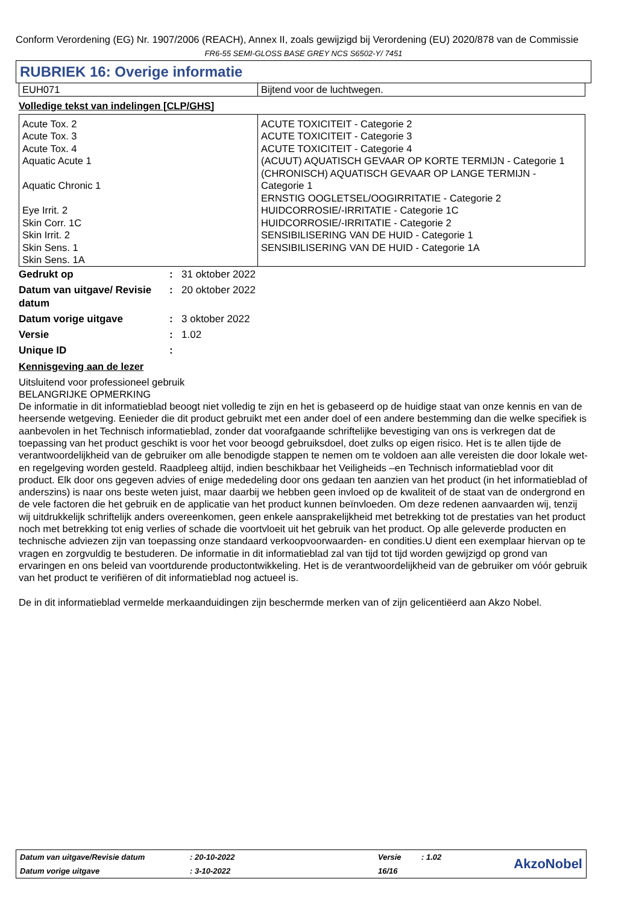Conform Verordening (EG) Nr. 1907/2006 (REACH), Annex II, zoals gewijzigd bij Verordening (EU) 2020/878 van de Commissie
FR6-55 SEMI-GLOSS BASE GREY NCS S6502-Y/ 7451
RUBRIEK 16: Overige informatie
| EUH071 | Bijtend voor de luchtwegen. |
Volledige tekst van indelingen [CLP/GHS]
| Acute Tox. 2 Acute Tox. 3 Acute Tox. 4 Aquatic Acute 1 Aquatic Chronic 1 Eye Irrit. 2 Skin Corr. 1C Skin Irrit. 2 Skin Sens. 1 Skin Sens. 1A | ACUTE TOXICITEIT - Categorie 2 ACUTE TOXICITEIT - Categorie 3 ACUTE TOXICITEIT - Categorie 4 (ACUUT) AQUATISCH GEVAAR OP KORTE TERMIJN - Categorie 1 (CHRONISCH) AQUATISCH GEVAAR OP LANGE TERMIJN - Categorie 1 ERNSTIG OOGLETSEL/OOGIRRITATIE - Categorie 2 HUIDCORROSIE/-IRRITATIE - Categorie 1C HUIDCORROSIE/-IRRITATIE - Categorie 2 SENSIBILISERING VAN DE HUID - Categorie 1 SENSIBILISERING VAN DE HUID - Categorie 1A |
| Gedrukt op | : | 31 oktober 2022 |
| Datum van uitgave/ Revisie datum | : | 20 oktober 2022 |
| Datum vorige uitgave | : | 3 oktober 2022 |
| Versie | : | 1.02 |
| Unique ID | : | |
Kennisgeving aan de lezer
Uitsluitend voor professioneel gebruik
BELANGRIJKE OPMERKING
De informatie in dit informatieblad beoogt niet volledig te zijn en het is gebaseerd op de huidige staat van onze kennis en van de heersende wetgeving. Eenieder die dit product gebruikt met een ander doel of een andere bestemming dan die welke specifiek is aanbevolen in het Technisch informatieblad, zonder dat voorafgaande schriftelijke bevestiging van ons is verkregen dat de toepassing van het product geschikt is voor het voor beoogd gebruiksdoel, doet zulks op eigen risico. Het is te allen tijde de verantwoordelijkheid van de gebruiker om alle benodigde stappen te nemen om te voldoen aan alle vereisten die door lokale wet- en regelgeving worden gesteld. Raadpleeg altijd, indien beschikbaar het Veiligheids –en Technisch informatieblad voor dit product. Elk door ons gegeven advies of enige mededeling door ons gedaan ten aanzien van het product (in het informatieblad of anderszins) is naar ons beste weten juist, maar daarbij we hebben geen invloed op de kwaliteit of de staat van de ondergrond en de vele factoren die het gebruik en de applicatie van het product kunnen beïnvloeden. Om deze redenen aanvaarden wij, tenzij wij uitdrukkelijk schriftelijk anders overeenkomen, geen enkele aansprakelijkheid met betrekking tot de prestaties van het product noch met betrekking tot enig verlies of schade die voortvloeit uit het gebruik van het product. Op alle geleverde producten en technische adviezen zijn van toepassing onze standaard verkoopvoorwaarden- en condities.U dient een exemplaar hiervan op te vragen en zorgvuldig te bestuderen. De informatie in dit informatieblad zal van tijd tot tijd worden gewijzigd op grond van ervaringen en ons beleid van voortdurende productontwikkeling. Het is de verantwoordelijkheid van de gebruiker om vóór gebruik van het product te verifiëren of dit informatieblad nog actueel is.
De in dit informatieblad vermelde merkaanduidingen zijn beschermde merken van of zijn gelicentiëerd aan Akzo Nobel.
| Datum van uitgave/Revisie datum | : 20-10-2022 | Versie | : 1.02 | AkzoNobel |
| Datum vorige uitgave | : 3-10-2022 | 16/16 | | |